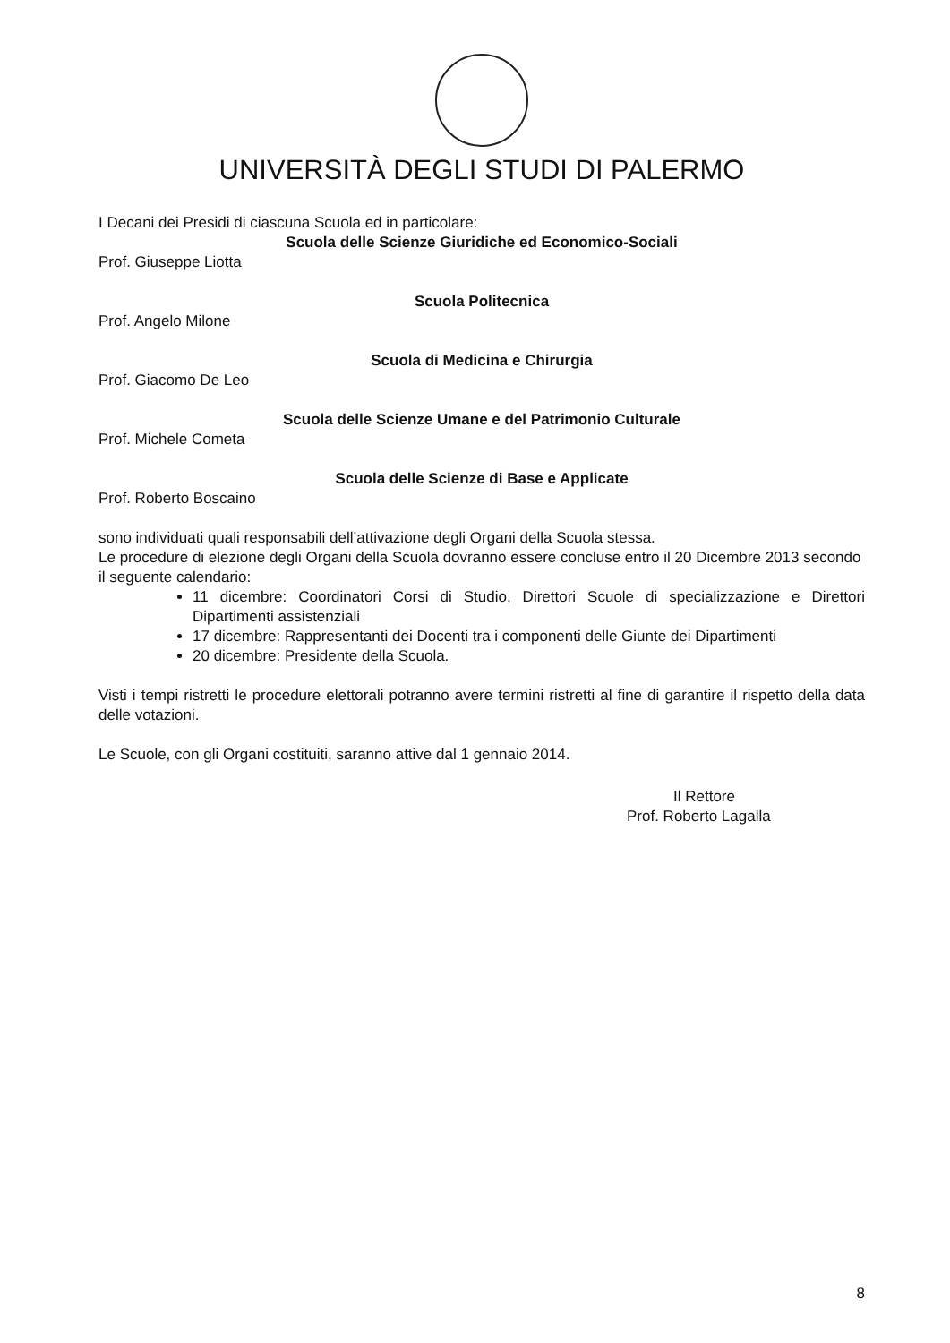UNIVERSITÀ DEGLI STUDI DI PALERMO
I Decani dei Presidi di ciascuna Scuola ed in particolare:
Scuola delle Scienze Giuridiche ed Economico-Sociali
Prof. Giuseppe Liotta
Scuola Politecnica
Prof. Angelo Milone
Scuola di Medicina e Chirurgia
Prof. Giacomo De Leo
Scuola delle Scienze Umane e del Patrimonio Culturale
Prof. Michele Cometa
Scuola delle Scienze di Base e Applicate
Prof. Roberto Boscaino
sono individuati quali responsabili dell’attivazione degli Organi della Scuola stessa.
Le procedure di elezione degli Organi della Scuola dovranno essere concluse entro il 20 Dicembre 2013 secondo il seguente calendario:
11 dicembre: Coordinatori Corsi di Studio, Direttori Scuole di specializzazione e Direttori Dipartimenti assistenziali
17 dicembre: Rappresentanti dei Docenti tra i componenti delle Giunte dei Dipartimenti
20 dicembre: Presidente della Scuola.
Visti i tempi ristretti le procedure elettorali potranno avere termini ristretti al fine di garantire il rispetto della data delle votazioni.
Le Scuole, con gli Organi costituiti, saranno attive dal 1 gennaio 2014.
Il Rettore
Prof. Roberto Lagalla
8